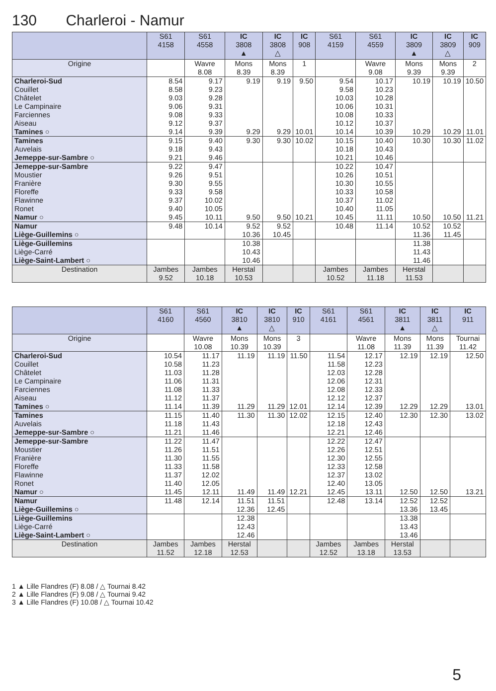130 Charleroi - Namur
| | S61 4158 | S61 4558 | IC 3808 ▲ | IC 3808 △ | IC 908 | S61 4159 | S61 4559 | IC 3809 ▲ | IC 3809 △ | IC 909 |
| --- | --- | --- | --- | --- | --- | --- | --- | --- | --- | --- |
| Origine | | Wavre 8.08 | Mons 8.39 | Mons 8.39 | 1 | | Wavre 9.08 | Mons 9.39 | Mons 9.39 | 2 |
| Charleroi-Sud | 8.54 | 9.17 | 9.19 | 9.19 | 9.50 | 9.54 | 10.17 | 10.19 | 10.19 | 10.50 |
| Couillet | 8.58 | 9.23 | | | | 9.58 | 10.23 | | | |
| Châtelet | 9.03 | 9.28 | | | | 10.03 | 10.28 | | | |
| Le Campinaire | 9.06 | 9.31 | | | | 10.06 | 10.31 | | | |
| Farciennes | 9.08 | 9.33 | | | | 10.08 | 10.33 | | | |
| Aiseau | 9.12 | 9.37 | | | | 10.12 | 10.37 | | | |
| Tamines ○ | 9.14 | 9.39 | 9.29 | 9.29 | 10.01 | 10.14 | 10.39 | 10.29 | 10.29 | 11.01 |
| Tamines | 9.15 | 9.40 | 9.30 | 9.30 | 10.02 | 10.15 | 10.40 | 10.30 | 10.30 | 11.02 |
| Auvelais | 9.18 | 9.43 | | | | 10.18 | 10.43 | | | |
| Jemeppe-sur-Sambre ○ | 9.21 | 9.46 | | | | 10.21 | 10.46 | | | |
| Jemeppe-sur-Sambre | 9.22 | 9.47 | | | | 10.22 | 10.47 | | | |
| Moustier | 9.26 | 9.51 | | | | 10.26 | 10.51 | | | |
| Franière | 9.30 | 9.55 | | | | 10.30 | 10.55 | | | |
| Floreffe | 9.33 | 9.58 | | | | 10.33 | 10.58 | | | |
| Flawinne | 9.37 | 10.02 | | | | 10.37 | 11.02 | | | |
| Ronet | 9.40 | 10.05 | | | | 10.40 | 11.05 | | | |
| Namur ○ | 9.45 | 10.11 | 9.50 | 9.50 | 10.21 | 10.45 | 11.11 | 10.50 | 10.50 | 11.21 |
| Namur | 9.48 | 10.14 | 9.52 | 9.52 | | 10.48 | 11.14 | 10.52 | 10.52 | |
| Liège-Guillemins ○ | | | 10.36 | 10.45 | | | | 11.36 | 11.45 | |
| Liège-Guillemins | | | 10.38 | | | | | 11.38 | | |
| Liège-Carré | | | 10.43 | | | | | 11.43 | | |
| Liège-Saint-Lambert ○ | | | 10.46 | | | | | 11.46 | | |
| Destination | Jambes 9.52 | Jambes 10.18 | Herstal 10.53 | | | Jambes 10.52 | Jambes 11.18 | Herstal 11.53 | | |
| | S61 4160 | S61 4560 | IC 3810 ▲ | IC 3810 △ | IC 910 | S61 4161 | S61 4561 | IC 3811 ▲ | IC 3811 △ | IC 911 |
| --- | --- | --- | --- | --- | --- | --- | --- | --- | --- | --- |
| Origine | | Wavre 10.08 | Mons 10.39 | Mons 10.39 | 3 | | Wavre 11.08 | Mons 11.39 | Mons 11.39 | Tournai 11.42 |
| Charleroi-Sud | 10.54 | 11.17 | 11.19 | 11.19 | 11.50 | 11.54 | 12.17 | 12.19 | 12.19 | 12.50 |
| Couillet | 10.58 | 11.23 | | | | 11.58 | 12.23 | | | |
| Châtelet | 11.03 | 11.28 | | | | 12.03 | 12.28 | | | |
| Le Campinaire | 11.06 | 11.31 | | | | 12.06 | 12.31 | | | |
| Farciennes | 11.08 | 11.33 | | | | 12.08 | 12.33 | | | |
| Aiseau | 11.12 | 11.37 | | | | 12.12 | 12.37 | | | |
| Tamines ○ | 11.14 | 11.39 | 11.29 | 11.29 | 12.01 | 12.14 | 12.39 | 12.29 | 12.29 | 13.01 |
| Tamines | 11.15 | 11.40 | 11.30 | 11.30 | 12.02 | 12.15 | 12.40 | 12.30 | 12.30 | 13.02 |
| Auvelais | 11.18 | 11.43 | | | | 12.18 | 12.43 | | | |
| Jemeppe-sur-Sambre ○ | 11.21 | 11.46 | | | | 12.21 | 12.46 | | | |
| Jemeppe-sur-Sambre | 11.22 | 11.47 | | | | 12.22 | 12.47 | | | |
| Moustier | 11.26 | 11.51 | | | | 12.26 | 12.51 | | | |
| Franière | 11.30 | 11.55 | | | | 12.30 | 12.55 | | | |
| Floreffe | 11.33 | 11.58 | | | | 12.33 | 12.58 | | | |
| Flawinne | 11.37 | 12.02 | | | | 12.37 | 13.02 | | | |
| Ronet | 11.40 | 12.05 | | | | 12.40 | 13.05 | | | |
| Namur ○ | 11.45 | 12.11 | 11.49 | 11.49 | 12.21 | 12.45 | 13.11 | 12.50 | 12.50 | 13.21 |
| Namur | 11.48 | 12.14 | 11.51 | 11.51 | | 12.48 | 13.14 | 12.52 | 12.52 | |
| Liège-Guillemins ○ | | | 12.36 | 12.45 | | | | 13.36 | 13.45 | |
| Liège-Guillemins | | | 12.38 | | | | | 13.38 | | |
| Liège-Carré | | | 12.43 | | | | | 13.43 | | |
| Liège-Saint-Lambert ○ | | | 12.46 | | | | | 13.46 | | |
| Destination | Jambes 11.52 | Jambes 12.18 | Herstal 12.53 | | | Jambes 12.52 | Jambes 13.18 | Herstal 13.53 | | |
1 ▲ Lille Flandres (F) 8.08 / △ Tournai 8.42
2 ▲ Lille Flandres (F) 9.08 / △ Tournai 9.42
3 ▲ Lille Flandres (F) 10.08 / △ Tournai 10.42
5